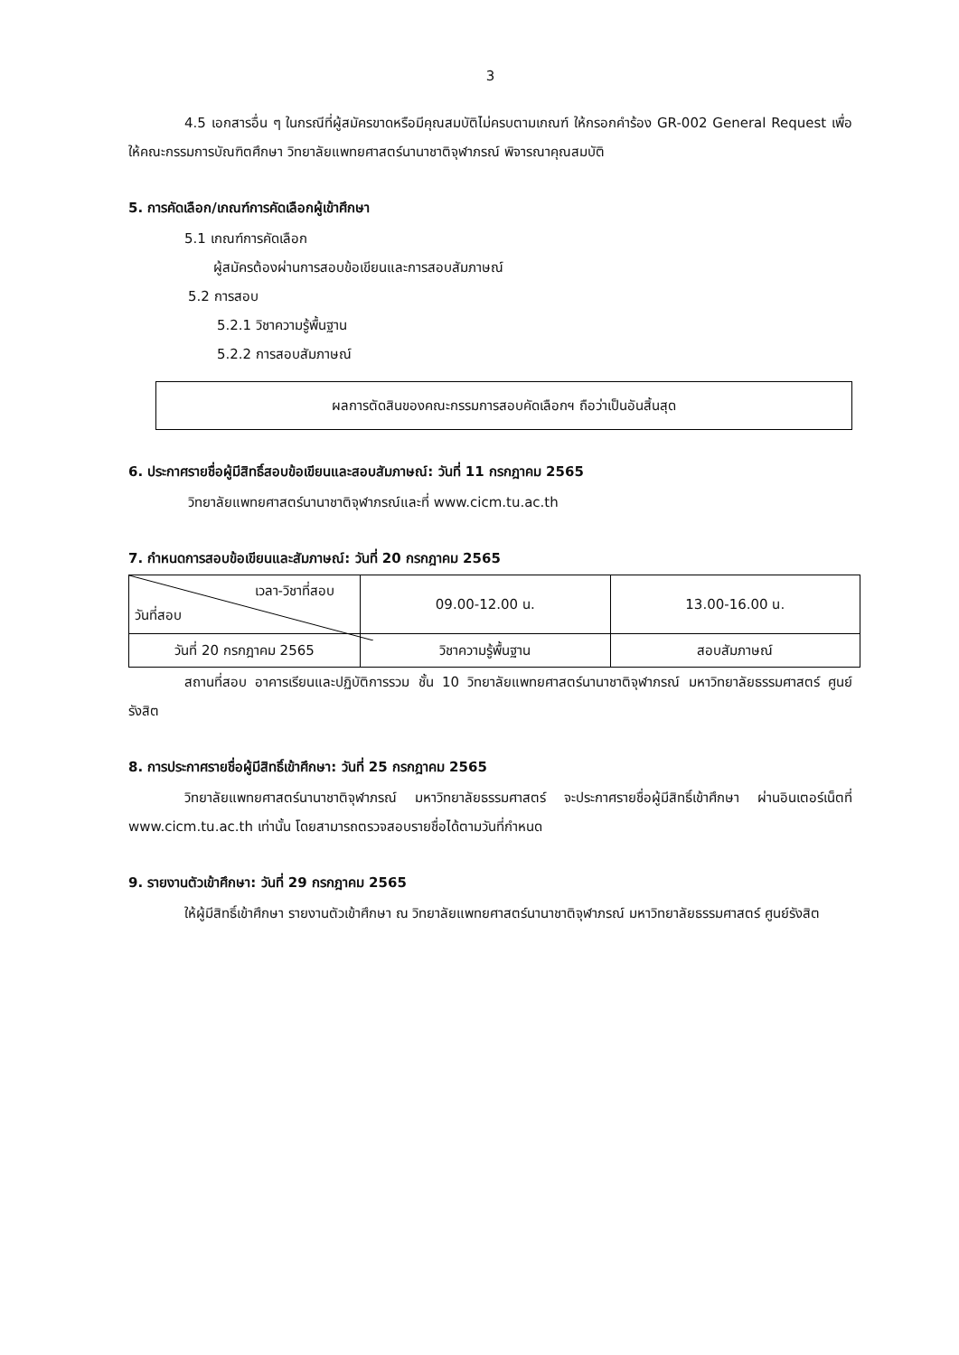3
4.5 เอกสารอื่น ๆ ในกรณีที่ผู้สมัครขาดหรือมีคุณสมบัติไม่ครบตามเกณฑ์ ให้กรอกคำร้อง GR-002 General Request เพื่อให้คณะกรรมการบัณฑิตศึกษา วิทยาลัยแพทยศาสตร์นานาชาติจุฬาภรณ์ พิจารณาคุณสมบัติ
5. การคัดเลือก/เกณฑ์การคัดเลือกผู้เข้าศึกษา
5.1 เกณฑ์การคัดเลือก
ผู้สมัครต้องผ่านการสอบข้อเขียนและการสอบสัมภาษณ์
5.2 การสอบ
5.2.1 วิชาความรู้พื้นฐาน
5.2.2 การสอบสัมภาษณ์
ผลการตัดสินของคณะกรรมการสอบคัดเลือกฯ ถือว่าเป็นอันสิ้นสุด
6. ประกาศรายชื่อผู้มีสิทธิ์สอบข้อเขียนและสอบสัมภาษณ์: วันที่ 11 กรกฎาคม 2565
วิทยาลัยแพทยศาสตร์นานาชาติจุฬาภรณ์และที่ www.cicm.tu.ac.th
7. กำหนดการสอบข้อเขียนและสัมภาษณ์: วันที่ 20 กรกฎาคม 2565
| เวลา-วิชาที่สอบ วันที่สอบ | 09.00-12.00 น. | 13.00-16.00 น. |
| วันที่ 20 กรกฎาคม 2565 | วิชาความรู้พื้นฐาน | สอบสัมภาษณ์ |
สถานที่สอบ อาคารเรียนและปฏิบัติการรวม ชั้น 10 วิทยาลัยแพทยศาสตร์นานาชาติจุฬาภรณ์ มหาวิทยาลัยธรรมศาสตร์ ศูนย์รังสิต
8. การประกาศรายชื่อผู้มีสิทธิ์เข้าศึกษา: วันที่ 25 กรกฎาคม 2565
วิทยาลัยแพทยศาสตร์นานาชาติจุฬาภรณ์ มหาวิทยาลัยธรรมศาสตร์ จะประกาศรายชื่อผู้มีสิทธิ์เข้าศึกษา ผ่านอินเตอร์เน็ตที่ www.cicm.tu.ac.th เท่านั้น โดยสามารถตรวจสอบรายชื่อได้ตามวันที่กำหนด
9. รายงานตัวเข้าศึกษา: วันที่ 29 กรกฎาคม 2565
ให้ผู้มีสิทธิ์เข้าศึกษา รายงานตัวเข้าศึกษา ณ วิทยาลัยแพทยศาสตร์นานาชาติจุฬาภรณ์ มหาวิทยาลัยธรรมศาสตร์ ศูนย์รังสิต